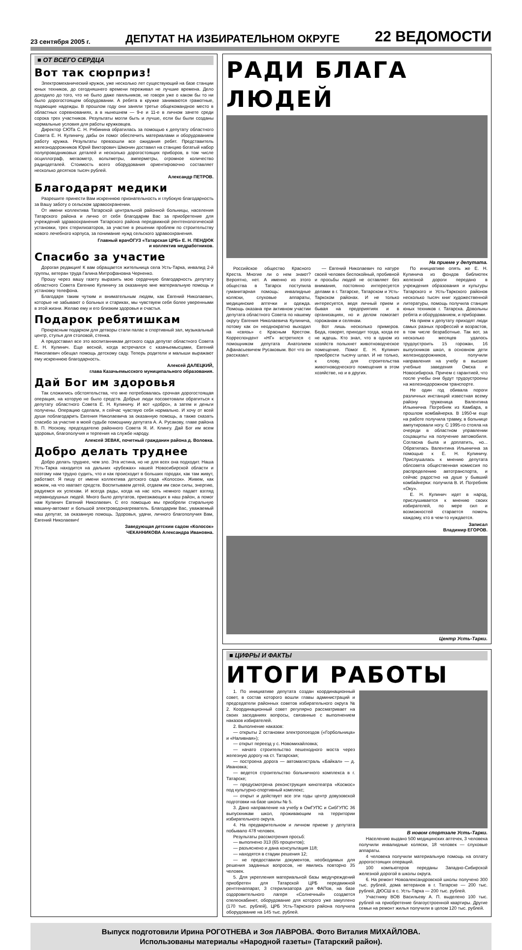23 сентября 2005 г. ДЕПУТАТ НА ИЗБИРАТЕЛЬНОМ ОКРУГЕ 22 ВЕДОМОСТИ
■ ОТ ВСЕГО СЕРДЦА
Вот так сюрприз!
Электромеханический кружок, уже несколько лет существующий на базе станции юных техников, до сегодняшнего времени переживал не лучшие времена. Дело доходило до того, что не было даже паяльников, не говоря уже о каком бы то ни было дорогостоящем оборудовании. А ребята в кружке занимаются грамотные, подающие надежды. В прошлом году они заняли третье общекомандное место в областных соревнованиях, а в нынешнем — 9-е и 11-е в личном зачете среди сорока трех участников. Результаты могли быть и лучше, если бы были созданы нормальные условия для работы кружковцев.
Директор СЮТа С. Н. Рябинина обратилась за помощью к депутату областного Совета Е. Н. Кулиничу, дабы он помог обеспечить материалами и оборудованием работу кружка. Результаты превзошли все ожидания ребят. Представитель железнодорожников Юрий Викторович Шмонин доставил на станцию богатый набор полупроводниковых деталей и несколько дорогостоящих приборов, в том числе осциллограф, мегаометр, вольтметры, амперметры, огромное количество радиодеталей. Стоимость всего оборудования ориентировочно составляет несколько десятков тысяч рублей.
Александр ПЕТРОВ.
Благодарят медики
Разрешите принести Вам искреннюю признательность и глубокую благодарность за Вашу заботу о сельском здравоохранении.
От имени коллектива Татарской центральной районной больницы, населения Татарского района и лично от себя благодарим Вас за приобретение для учреждений здравоохранения Татарского района передвижной рентгенологической установки, трех стерилизаторов, за участие в решении проблем по строительству нового лечебного корпуса, за понимание нужд сельского здравоохранения.
Главный врачОГУЗ «Татарская ЦРБ» Е. Н. ПЕНДЮК
и коллектив медработников.
Спасибо за участие
Дорогая редакция! К вам обращается жительница села Усть-Тарка, инвалид 2-й группы, ветеран труда Галина Митрофановна Черненко.
Прошу через вашу газету выразить мою сердечную благодарность депутату областного Совета Евгению Кулиничу за оказанную мне материальную помощь и установку телефона.
Благодаря таким чутким и внимательным людям, как Евгений Николаевич, которые не забывают о больных и стариках, мы чувствуем себя более уверенными в этой жизни. Желаю ему и его близким здоровья и счастья.
Подарок ребятишкам
Прекрасным подарком для детворы стали палас в спортивный зал, музыкальный центр, стулья для столовой, стенка.
А предоставил все это воспитанникам детского сада депутат областного Совета Е. Н. Кулинич. Еще весной, когда встречался с казачьемысцами, Евгений Николаевич обещал помощь детскому саду. Теперь родители и малыши выражают ему искреннюю благодарность.
Алексей ДАЛЕЦКИЙ,
глава Казачьемысского муниципального образования.
Дай Бог им здоровья
Так сложились обстоятельства, что мне потребовалась срочная дорогостоящая операция, на которую не было средств. Добрые люди посоветовали обратиться к депутату областного Совета Е. Н. Кулиничу. И вот «добро», а затем и деньги получены. Операцию сделали, я сейчас чувствую себя нормально. И хочу от всей души поблагодарить Евгения Николаевича за оказанную помощь, а также сказать спасибо за участие в моей судьбе помощнику депутата А. А. Русакову, главе района В. П. Носкову, председателю районного Совета Я. И. Клингу. Дай Бог им всем здоровья, благополучия и терпения на службе народу.
Алексей ЗЕВАК, почетный гражданин района д. Воловка.
Добро делать труднее
Добро делать труднее, чем зло. Эта истина, но не для всех она подходит. Наша Усть-Тарка находится на дальних «рубежах» нашей Новосибирской области и поэтому нам трудно судить, что и как происходит в больших городах, как там живут, работают. Я пишу от имени коллектива детского сада «Колосок». Живем, как можем, на что хватает средств. Воспитываем детей, отдаем им свои силы, энергию, радуемся их успехам. И всегда рады, когда на нас хоть немного падает взгляд неравнодушных людей. Много было депутатов, приезжающих в наш район, а помог нам Кулинич Евгений Николаевич. С его помощью мы приобрели стиральную машину-автомат и большой электроводонагреватель. Благодарим Вас, уважаемый наш депутат, за оказанную помощь. Здоровья, удачи, личного благополучия Вам, Евгений Николаевич!
Заведующая детским садом «Колосок»
ЧЕКАННИКОВА Александра Ивановна.
РАДИ БЛАГА ЛЮДЕЙ
На приеме у депутата.
Российское общество Красного Креста. Многие ли о нем знают? Вероятно, нет. А именно из этого общества в Татарск поступила гуманитарная помощь: инвалидные коляски, слуховые аппараты, медицинские аптечки и одежда. Помощь оказана при активном участии депутата областного Совета по нашему округу Евгения Николаевича Кулинича, потому как он неоднократно выходил на «связь» с Красным Крестом. Корреспондент «НГ» встретился с помощником депутата Анатолием Афанасьевичем Русаковым. Вот что он рассказал:
— Евгений Николаевич по натуре своей человек беспокойный, пробивной и просьбы людей не оставляет без внимания, постоянно интересуется делами в г. Татарске, Татарском и Усть-Таркском районах. И не только интересуется, ведя личный прием и бывая на предприятиях и в организациях, но и делом помогает горожанам и селянам.
Вот лишь несколько примеров. Беда, говорят, приходит тогда, когда ее не ждешь. Кто знал, что в одном из хозяйств полыхнет животноводческое помещение. Помог Е. Н. Кулинич приобрести тысячу шпал. И не только, к слову, для строительства животноводческого помещения в этом хозяйстве, но и в других.
По инициативе опять же Е. Н. Кулинича из фондов библиотек железной дороги передано в учреждения образования и культуры Татарского и Усть-Таркского районов несколько тысяч книг художественной литературы, помощь получила станция юных техников г. Татарска. Довольны ребята и оборудованием, и приборами.
На прием к депутату приходят люди самых разных профессий и возрастов, в том числе безработные. Так вот, за несколько месяцев удалось трудоустроить 15 горожан, 16 выпускников школ, в основном дети железнодорожников, получили направления на учебу в высшие учебные заведения Омска и Новосибирска. Причем с гарантией, что после учебы они будут трудоустроены на железнодорожном транспорте.
Не один год обивала пороги различных инстанций известная всему району труженица Валентина Ильинична Погребняк из Камбара, в прошлом комбайнерка. В 1950-м еще на работе получила травму, в больнице ампутировали ногу. С 1995-го стояла на очереди в областном управлении соцзащиты на получение автомобиля. Согласна была и доплатить, но... Обратилась Валентина Ильинична за помощью к Е. Н. Кулиничу. Прислушалась к мнению депутата облсовета общественная комиссия по распределению автотранспорта, и сейчас радостно на душе у бывший комбайнерки: получила В. И. Погребняк «Оку».
Е. Н. Кулинич идет в народ, прислушивается к мнению своих избирателей, по мере сил и возможностей старается помочь каждому, кто в чем-то нуждается.
Записал
Владимир ЕГОРОВ.
Центр Усть-Тарки.
■ ЦИФРЫ И ФАКТЫ
ИТОГИ РАБОТЫ
1. По инициативе депутата создан координационный совет, в состав которого вошли главы администраций и председатели районных советов избирательного округа № 2. Координационный совет регулярно рассматривает на своих заседаниях вопросы, связанные с выполнением наказов избирателей.
2. Выполнение наказов:
— открыты 2 остановки электропоездов («Горбольница» и «Наливная»);
— открыт переезд у с. Новомихайловка;
— начато строительство пешеходного моста через железную дорогу на ст. Татарская;
— построена дорога — автомагистраль «Байкал» — д. Ивановка;
— ведется строительство больничного комплекса в г. Татарске;
— предусмотрена реконструкция кинотеатра «Космос» под культурно-спортивный комплекс;
— открыт и действует все эти годы центр довузовской подготовки на базе школы № 5.
3. Дано направление на учебу в ОмГУПС и СибГУПС 36 выпускникам школ, проживающим на территории избирательного округа.
4. На предварительном и личном приеме у депутата побывало 478 человек.
Результаты рассмотрения просьб:
— выполнено 313 (65 процентов);
— разъяснено и дана консультация 118;
— находятся в стадии решения 12;
— не предоставили документов, необходимых для решения заданных вопросов, не явились повторно 35 человек.
5. Для укрепления материальной базы медучреждений приобретен для Татарской ЦРБ передвижной рентгенаппарат, 3 стерилизатора для ФАПов, на базе оздоровительного лагеря «Солнечный» создается спелеокабинет, оборудование для которого уже закуплено (170 тыс. рублей), ЦРБ Усть-Таркского района получила оборудование на 145 тыс. рублей.
В новом спортзале Усть-Тарки.
Населению выдано 500 медицинских аптечек, 3 человека получили инвалидные коляски, 18 человек — слуховые аппараты.
4 человека получили материальную помощь на оплату дорогостоящих операций.
100 компьютеров переданы Западно-Сибирской железной дорогой в школы округа.
6. На ремонт Новоалександровской школы получено 300 тыс. рублей, дома ветеранов в г. Татарске — 200 тыс. рублей, ДЮСШ в с. Усть-Тарка — 200 тыс. рублей.
Участнику ВОВ Васильеву А. П. выделено 100 тыс. рублей на приобретение благоустроенной квартиры. Другие семьи на ремонт жилья получили в целом 120 тыс. рублей.
Выпуск подготовили Ирина РОГОТНЕВА и Зоя ЛАВРОВА. Фото Виталия МИХАЙЛОВА.
Использованы материалы «Народной газеты» (Татарский район).